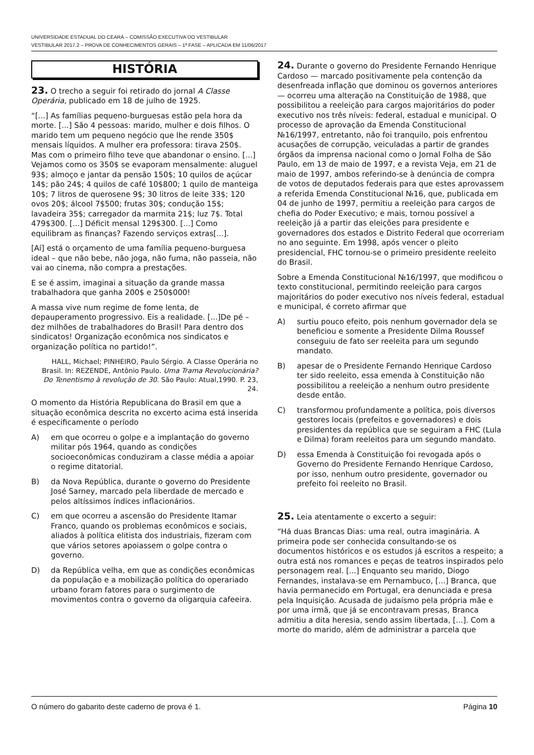UNIVERSIDADE ESTADUAL DO CEARÁ – COMISSÃO EXECUTIVA DO VESTIBULAR
VESTIBULAR 2017.2 – PROVA DE CONHECIMENTOS GERAIS – 1ª FASE – APLICADA EM 11/06/2017
HISTÓRIA
23. O trecho a seguir foi retirado do jornal A Classe Operária, publicado em 18 de julho de 1925.
“[...] As famílias pequeno-burguesas estão pela hora da morte. [...] São 4 pessoas: marido, mulher e dois filhos. O marido tem um pequeno negócio que lhe rende 350$ mensais líquidos. A mulher era professora: tirava 250$. Mas com o primeiro filho teve que abandonar o ensino. [...] Vejamos como os 350$ se evaporam mensalmente: aluguel 93$; almoço e jantar da pensão 150$; 10 quilos de açúcar 14$; pão 24$; 4 quilos de café 10$800; 1 quilo de manteiga 10$; 7 litros de querosene 9$; 30 litros de leite 33$; 120 ovos 20$; álcool 7$500; frutas 30$; condução 15$; lavadeira 35$; carregador da marmita 21$; luz 7$. Total 479$300. [...] Déficit mensal 129$300. [...] Como equilibram as finanças? Fazendo serviços extras[...].
[Aí] está o orçamento de uma família pequeno-burguesa ideal – que não bebe, não joga, não fuma, não passeia, não vai ao cinema, não compra a prestações.
E se é assim, imaginai a situação da grande massa trabalhadora que ganha 200$ e 250$000!
A massa vive num regime de fome lenta, de depauperamento progressivo. Eis a realidade. [...]De pé – dez milhões de trabalhadores do Brasil! Para dentro dos sindicatos! Organização econômica nos sindicatos e organização política no partido!”.
HALL, Michael; PINHEIRO, Paulo Sérgio. A Classe Operária no Brasil. In: REZENDE, Antônio Paulo. Uma Trama Revolucionária? Do Tenentismo à revolução de 30. São Paulo: Atual,1990. P. 23, 24.
O momento da História Republicana do Brasil em que a situação econômica descrita no excerto acima está inserida é especificamente o período
A) em que ocorreu o golpe e a implantação do governo militar pós 1964, quando as condições socioeconômicas conduziram a classe média a apoiar o regime ditatorial.
B) da Nova República, durante o governo do Presidente José Sarney, marcado pela liberdade de mercado e pelos altíssimos índices inflacionários.
C) em que ocorreu a ascensão do Presidente Itamar Franco, quando os problemas econômicos e sociais, aliados à política elitista dos industriais, fizeram com que vários setores apoiassem o golpe contra o governo.
D) da República velha, em que as condições econômicas da população e a mobilização política do operariado urbano foram fatores para o surgimento de movimentos contra o governo da oligarquia cafeeira.
24. Durante o governo do Presidente Fernando Henrique Cardoso — marcado positivamente pela contenção da desenfreada inflação que dominou os governos anteriores — ocorreu uma alteração na Constituição de 1988, que possibilitou a reeleição para cargos majoritários do poder executivo nos três níveis: federal, estadual e municipal. O processo de aprovação da Emenda Constitucional №16/1997, entretanto, não foi tranquilo, pois enfrentou acusações de corrupção, veiculadas a partir de grandes órgãos da imprensa nacional como o Jornal Folha de São Paulo, em 13 de maio de 1997, e a revista Veja, em 21 de maio de 1997, ambos referindo-se à denúncia de compra de votos de deputados federais para que estes aprovassem a referida Emenda Constitucional №16, que, publicada em 04 de junho de 1997, permitiu a reeleição para cargos de chefia do Poder Executivo; e mais, tornou possível a reeleição já a partir das eleições para presidente e governadores dos estados e Distrito Federal que ocorreriam no ano seguinte. Em 1998, após vencer o pleito presidencial, FHC tornou-se o primeiro presidente reeleito do Brasil.
Sobre a Emenda Constitucional №16/1997, que modificou o texto constitucional, permitindo reeleição para cargos majoritários do poder executivo nos níveis federal, estadual e municipal, é correto afirmar que
A) surtiu pouco efeito, pois nenhum governador dela se beneficiou e somente a Presidente Dilma Roussef conseguiu de fato ser reeleita para um segundo mandato.
B) apesar de o Presidente Fernando Henrique Cardoso ter sido reeleito, essa emenda à Constituição não possibilitou a reeleição a nenhum outro presidente desde então.
C) transformou profundamente a política, pois diversos gestores locais (prefeitos e governadores) e dois presidentes da república que se seguiram a FHC (Lula e Dilma) foram reeleitos para um segundo mandato.
D) essa Emenda à Constituição foi revogada após o Governo do Presidente Fernando Henrique Cardoso, por isso, nenhum outro presidente, governador ou prefeito foi reeleito no Brasil.
25. Leia atentamente o excerto a seguir:
“Há duas Brancas Dias: uma real, outra imaginária. A primeira pode ser conhecida consultando-se os documentos históricos e os estudos já escritos a respeito; a outra está nos romances e peças de teatros inspirados pelo personagem real. [...] Enquanto seu marido, Diogo Fernandes, instalava-se em Pernambuco, [...] Branca, que havia permanecido em Portugal, era denunciada e presa pela Inquisição. Acusada de judaísmo pela própria mãe e por uma irmã, que já se encontravam presas, Branca admitiu a dita heresia, sendo assim libertada, [...]. Com a morte do marido, além de administrar a parcela que
O número do gabarito deste caderno de prova é 1. Página 10